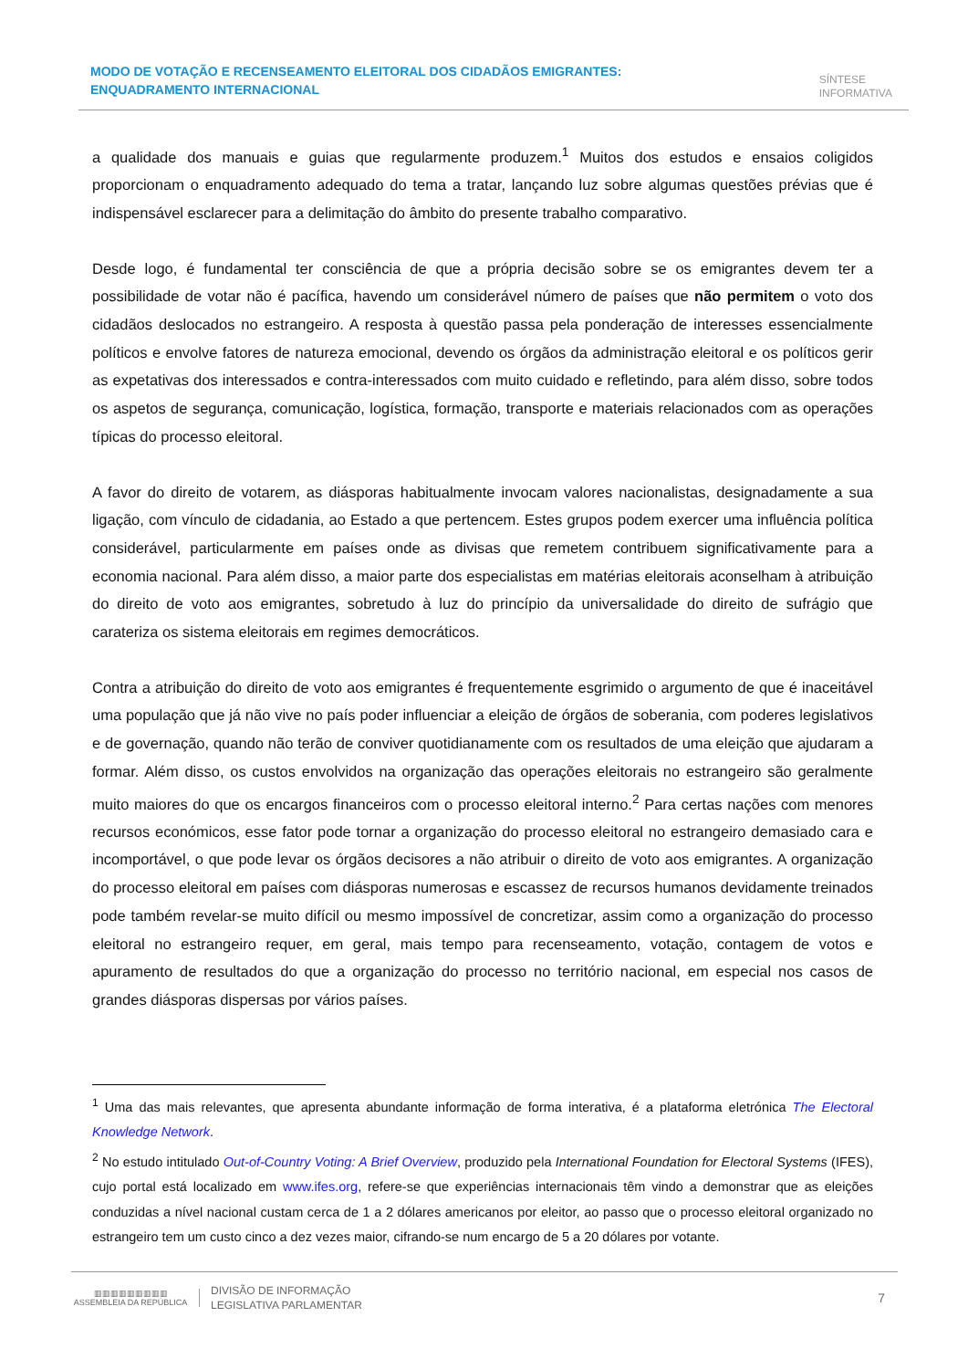MODO DE VOTAÇÃO E RECENSEAMENTO ELEITORAL DOS CIDADÃOS EMIGRANTES: ENQUADRAMENTO INTERNACIONAL
SÍNTESE
INFORMATIVA
a qualidade dos manuais e guias que regularmente produzem.<sup>1</sup> Muitos dos estudos e ensaios coligidos proporcionam o enquadramento adequado do tema a tratar, lançando luz sobre algumas questões prévias que é indispensável esclarecer para a delimitação do âmbito do presente trabalho comparativo.
Desde logo, é fundamental ter consciência de que a própria decisão sobre se os emigrantes devem ter a possibilidade de votar não é pacífica, havendo um considerável número de países que não permitem o voto dos cidadãos deslocados no estrangeiro. A resposta à questão passa pela ponderação de interesses essencialmente políticos e envolve fatores de natureza emocional, devendo os órgãos da administração eleitoral e os políticos gerir as expetativas dos interessados e contra-interessados com muito cuidado e refletindo, para além disso, sobre todos os aspetos de segurança, comunicação, logística, formação, transporte e materiais relacionados com as operações típicas do processo eleitoral.
A favor do direito de votarem, as diásporas habitualmente invocam valores nacionalistas, designadamente a sua ligação, com vínculo de cidadania, ao Estado a que pertencem. Estes grupos podem exercer uma influência política considerável, particularmente em países onde as divisas que remetem contribuem significativamente para a economia nacional. Para além disso, a maior parte dos especialistas em matérias eleitorais aconselham à atribuição do direito de voto aos emigrantes, sobretudo à luz do princípio da universalidade do direito de sufrágio que carateriza os sistema eleitorais em regimes democráticos.
Contra a atribuição do direito de voto aos emigrantes é frequentemente esgrimido o argumento de que é inaceitável uma população que já não vive no país poder influenciar a eleição de órgãos de soberania, com poderes legislativos e de governação, quando não terão de conviver quotidianamente com os resultados de uma eleição que ajudaram a formar. Além disso, os custos envolvidos na organização das operações eleitorais no estrangeiro são geralmente muito maiores do que os encargos financeiros com o processo eleitoral interno.<sup>2</sup> Para certas nações com menores recursos económicos, esse fator pode tornar a organização do processo eleitoral no estrangeiro demasiado cara e incomportável, o que pode levar os órgãos decisores a não atribuir o direito de voto aos emigrantes. A organização do processo eleitoral em países com diásporas numerosas e escassez de recursos humanos devidamente treinados pode também revelar-se muito difícil ou mesmo impossível de concretizar, assim como a organização do processo eleitoral no estrangeiro requer, em geral, mais tempo para recenseamento, votação, contagem de votos e apuramento de resultados do que a organização do processo no território nacional, em especial nos casos de grandes diásporas dispersas por vários países.
<sup>1</sup> Uma das mais relevantes, que apresenta abundante informação de forma interativa, é a plataforma eletrónica The Electoral Knowledge Network.
<sup>2</sup> No estudo intitulado Out-of-Country Voting: A Brief Overview, produzido pela International Foundation for Electoral Systems (IFES), cujo portal está localizado em www.ifes.org, refere-se que experiências internacionais têm vindo a demonstrar que as eleições conduzidas a nível nacional custam cerca de 1 a 2 dólares americanos por eleitor, ao passo que o processo eleitoral organizado no estrangeiro tem um custo cinco a dez vezes maior, cifrando-se num encargo de 5 a 20 dólares por votante.
▥▥▥▥▥▥▥▥▥
ASSEMBLEIA DA REPÚBLICA
DIVISÃO DE INFORMAÇÃO
LEGISLATIVA PARLAMENTAR
7